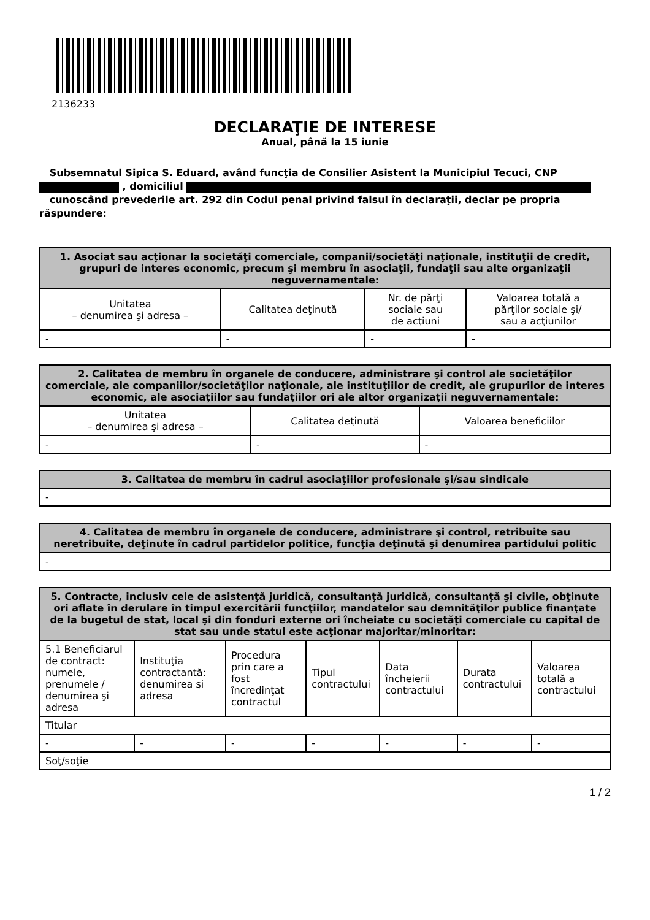2136233
DECLARAŢIE DE INTERESE
Anual, până la 15 iunie
Subsemnatul Sipica S. Eduard, având funcţia de Consilier Asistent la Municipiul Tecuci, CNP
, domiciliul
cunoscând prevederile art. 292 din Codul penal privind falsul în declaraţii, declar pe propria răspundere:
| 1. Asociat sau acţionar la societăţi comerciale, companii/societăţi naţionale, instituţii de credit, grupuri de interes economic, precum şi membru în asociaţii, fundaţii sau alte organizaţii neguvernamentale: | | | |
| --- | --- | --- | --- |
| Unitatea – denumirea şi adresa – | Calitatea deţinută | Nr. de părţi sociale sau de acţiuni | Valoarea totală a părţilor sociale şi/ sau a acţiunilor |
| - | - | - | - |
| 2. Calitatea de membru în organele de conducere, administrare şi control ale societăţilor comerciale, ale companiilor/societăţilor naţionale, ale instituţiilor de credit, ale grupurilor de interes economic, ale asociaţiilor sau fundaţiilor ori ale altor organizaţii neguvernamentale: | | |
| --- | --- | --- |
| Unitatea – denumirea şi adresa – | Calitatea deţinută | Valoarea beneficiilor |
| - | - | - |
| 3. Calitatea de membru în cadrul asociaţiilor profesionale şi/sau sindicale |
| --- |
| - |
| 4. Calitatea de membru în organele de conducere, administrare şi control, retribuite sau neretribuite, deţinute în cadrul partidelor politice, funcţia deţinută şi denumirea partidului politic |
| --- |
| - |
| 5. Contracte, inclusiv cele de asistenţă juridică, consultanţă juridică, consultanţă şi civile, obţinute ori aflate în derulare în timpul exercitării funcţiilor, mandatelor sau demnităţilor publice finanţate de la bugetul de stat, local şi din fonduri externe ori încheiate cu societăţi comerciale cu capital de stat sau unde statul este acţionar majoritar/minoritar: | | | | | | |
| --- | --- | --- | --- | --- | --- | --- |
| 5.1 Beneficiarul de contract: numele, prenumele / denumirea şi adresa | Instituţia contractantă: denumirea şi adresa | Procedura prin care a fost încredinţat contractul | Tipul contractului | Data încheierii contractului | Durata contractului | Valoarea totală a contractului |
| Titular | | | | | | |
| - | - | - | - | - | - | - |
| Soţ/soţie | | | | | | |
1 / 2